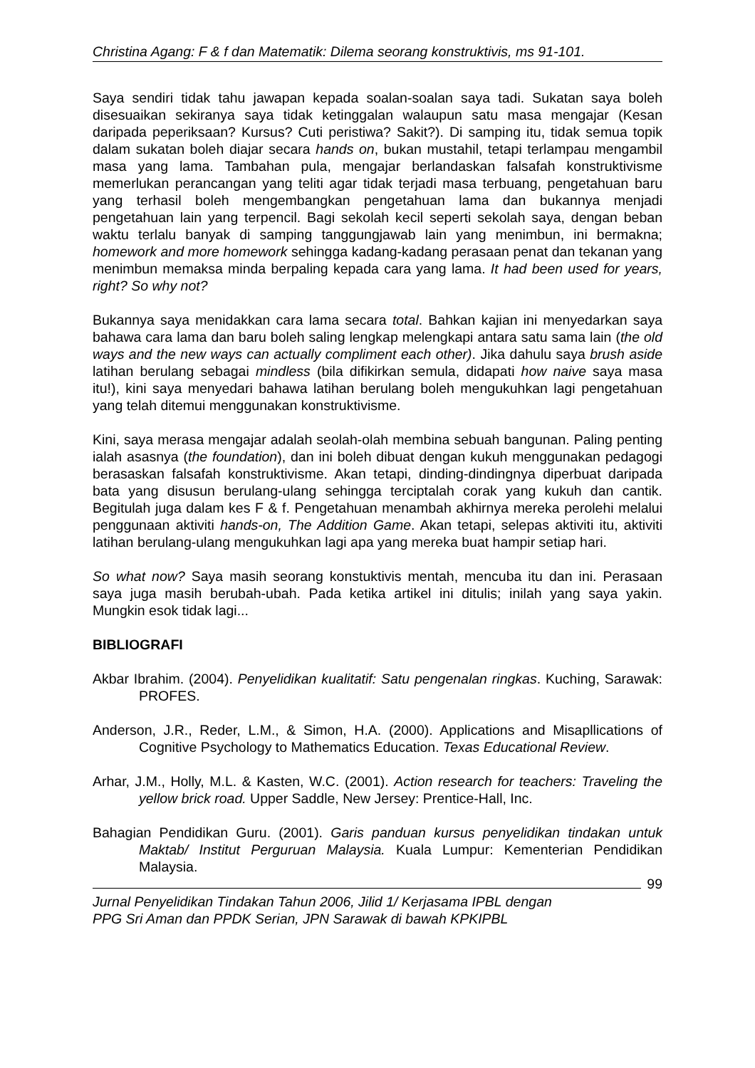Christina Agang: F & f dan Matematik: Dilema seorang konstruktivis, ms 91-101.
Saya sendiri tidak tahu jawapan kepada soalan-soalan saya tadi. Sukatan saya boleh disesuaikan sekiranya saya tidak ketinggalan walaupun satu masa mengajar (Kesan daripada peperiksaan? Kursus? Cuti peristiwa? Sakit?). Di samping itu, tidak semua topik dalam sukatan boleh diajar secara hands on, bukan mustahil, tetapi terlampau mengambil masa yang lama. Tambahan pula, mengajar berlandaskan falsafah konstruktivisme memerlukan perancangan yang teliti agar tidak terjadi masa terbuang, pengetahuan baru yang terhasil boleh mengembangkan pengetahuan lama dan bukannya menjadi pengetahuan lain yang terpencil. Bagi sekolah kecil seperti sekolah saya, dengan beban waktu terlalu banyak di samping tanggungjawab lain yang menimbun, ini bermakna; homework and more homework sehingga kadang-kadang perasaan penat dan tekanan yang menimbun memaksa minda berpaling kepada cara yang lama. It had been used for years, right? So why not?
Bukannya saya menidakkan cara lama secara total. Bahkan kajian ini menyedarkan saya bahawa cara lama dan baru boleh saling lengkap melengkapi antara satu sama lain (the old ways and the new ways can actually compliment each other). Jika dahulu saya brush aside latihan berulang sebagai mindless (bila difikirkan semula, didapati how naive saya masa itu!), kini saya menyedari bahawa latihan berulang boleh mengukuhkan lagi pengetahuan yang telah ditemui menggunakan konstruktivisme.
Kini, saya merasa mengajar adalah seolah-olah membina sebuah bangunan. Paling penting ialah asasnya (the foundation), dan ini boleh dibuat dengan kukuh menggunakan pedagogi berasaskan falsafah konstruktivisme. Akan tetapi, dinding-dindingnya diperbuat daripada bata yang disusun berulang-ulang sehingga terciptalah corak yang kukuh dan cantik. Begitulah juga dalam kes F & f. Pengetahuan menambah akhirnya mereka perolehi melalui penggunaan aktiviti hands-on, The Addition Game. Akan tetapi, selepas aktiviti itu, aktiviti latihan berulang-ulang mengukuhkan lagi apa yang mereka buat hampir setiap hari.
So what now? Saya masih seorang konstuktivis mentah, mencuba itu dan ini. Perasaan saya juga masih berubah-ubah. Pada ketika artikel ini ditulis; inilah yang saya yakin. Mungkin esok tidak lagi...
BIBLIOGRAFI
Akbar Ibrahim. (2004). Penyelidikan kualitatif: Satu pengenalan ringkas. Kuching, Sarawak: PROFES.
Anderson, J.R., Reder, L.M., & Simon, H.A. (2000). Applications and Misapllications of Cognitive Psychology to Mathematics Education. Texas Educational Review.
Arhar, J.M., Holly, M.L. & Kasten, W.C. (2001). Action research for teachers: Traveling the yellow brick road. Upper Saddle, New Jersey: Prentice-Hall, Inc.
Bahagian Pendidikan Guru. (2001). Garis panduan kursus penyelidikan tindakan untuk Maktab/ Institut Perguruan Malaysia. Kuala Lumpur: Kementerian Pendidikan Malaysia.
99
Jurnal Penyelidikan Tindakan Tahun 2006, Jilid 1/ Kerjasama IPBL dengan
PPG Sri Aman dan PPDK Serian, JPN Sarawak di bawah KPKIPBL